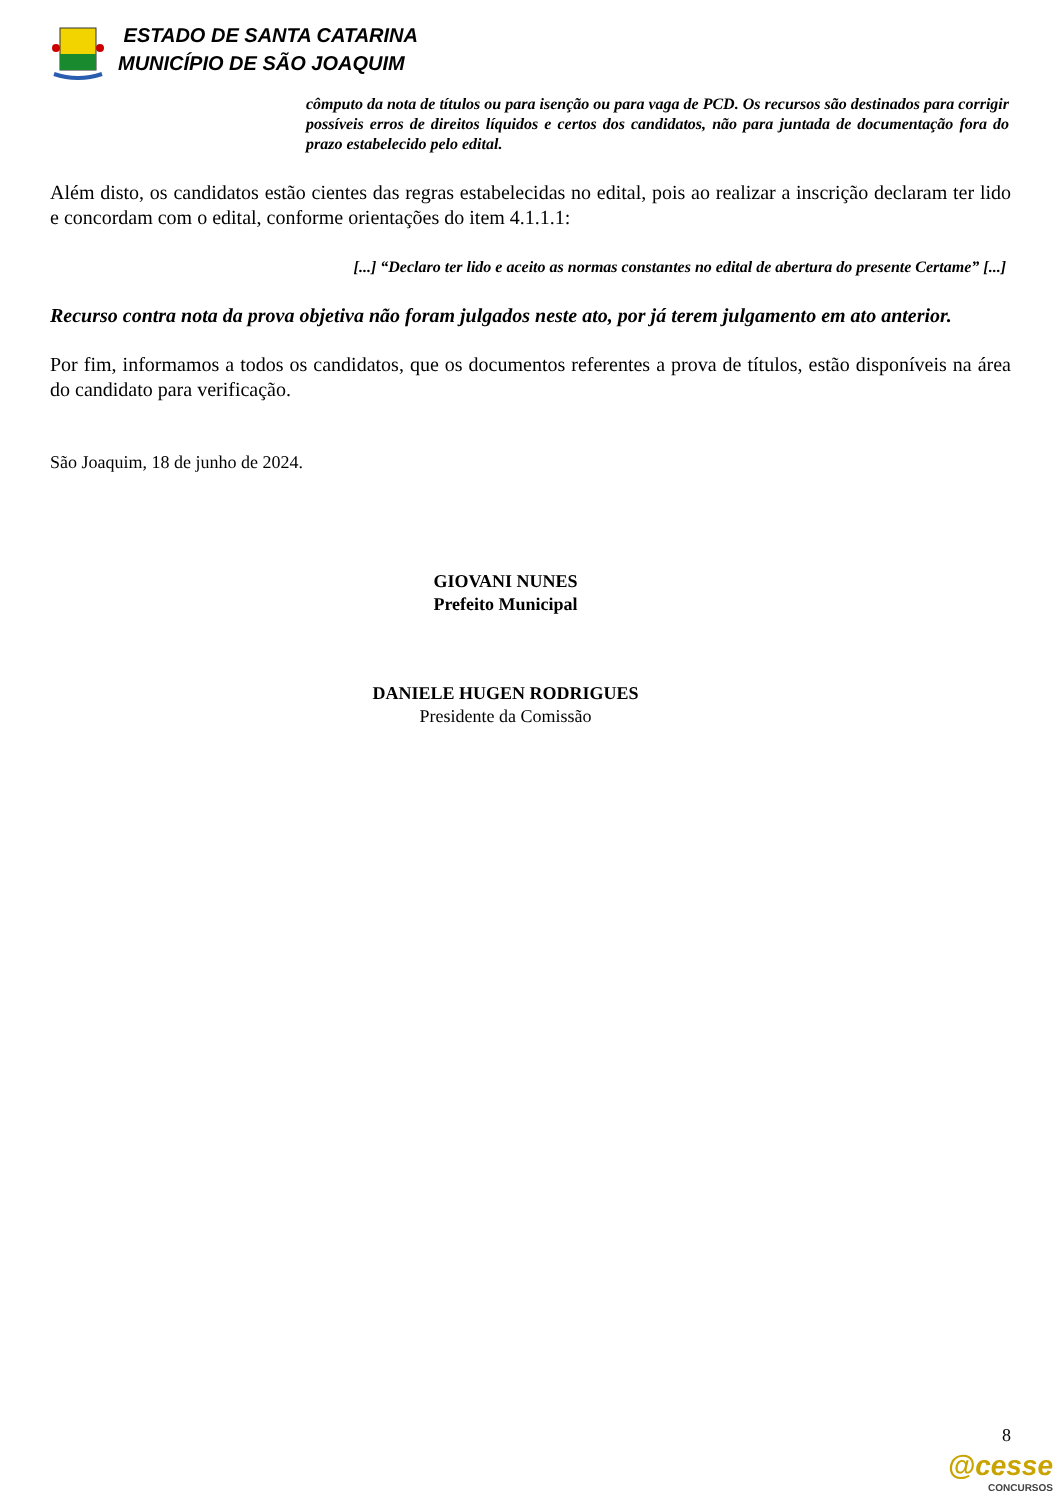ESTADO DE SANTA CATARINA
MUNICÍPIO DE SÃO JOAQUIM
cômputo da nota de títulos ou para isenção ou para vaga de PCD. Os recursos são destinados para corrigir possíveis erros de direitos líquidos e certos dos candidatos, não para juntada de documentação fora do prazo estabelecido pelo edital.
Além disto, os candidatos estão cientes das regras estabelecidas no edital, pois ao realizar a inscrição declaram ter lido e concordam com o edital, conforme orientações do item 4.1.1.1:
[...] “Declaro ter lido e aceito as normas constantes no edital de abertura do presente Certame” [...]
Recurso contra nota da prova objetiva não foram julgados neste ato, por já terem julgamento em ato anterior.
Por fim, informamos a todos os candidatos, que os documentos referentes a prova de títulos, estão disponíveis na área do candidato para verificação.
São Joaquim, 18 de junho de 2024.
GIOVANI NUNES
Prefeito Municipal
DANIELE HUGEN RODRIGUES
Presidente da Comissão
8
@cesse
CONCURSOS